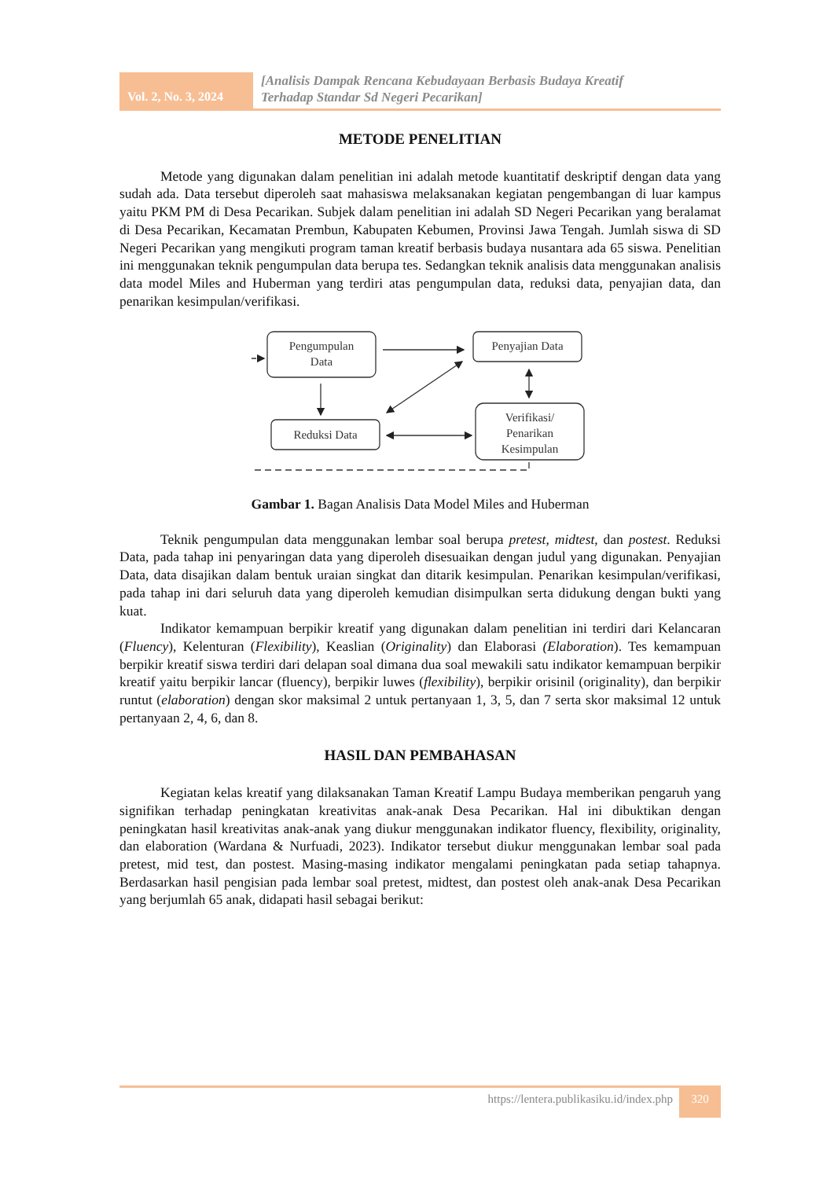Vol. 2, No. 3, 2024
[Analisis Dampak Rencana Kebudayaan Berbasis Budaya Kreatif
Terhadap Standar Sd Negeri Pecarikan]
METODE PENELITIAN
Metode yang digunakan dalam penelitian ini adalah metode kuantitatif deskriptif dengan data yang sudah ada. Data tersebut diperoleh saat mahasiswa melaksanakan kegiatan pengembangan di luar kampus yaitu PKM PM di Desa Pecarikan. Subjek dalam penelitian ini adalah SD Negeri Pecarikan yang beralamat di Desa Pecarikan, Kecamatan Prembun, Kabupaten Kebumen, Provinsi Jawa Tengah. Jumlah siswa di SD Negeri Pecarikan yang mengikuti program taman kreatif berbasis budaya nusantara ada 65 siswa. Penelitian ini menggunakan teknik pengumpulan data berupa tes. Sedangkan teknik analisis data menggunakan analisis data model Miles and Huberman yang terdiri atas pengumpulan data, reduksi data, penyajian data, dan penarikan kesimpulan/verifikasi.
Pengumpulan
Data
Penyajian Data
Reduksi Data
Verifikasi/
Penarikan
Kesimpulan
Gambar 1. Bagan Analisis Data Model Miles and Huberman
Teknik pengumpulan data menggunakan lembar soal berupa pretest, midtest, dan postest. Reduksi Data, pada tahap ini penyaringan data yang diperoleh disesuaikan dengan judul yang digunakan. Penyajian Data, data disajikan dalam bentuk uraian singkat dan ditarik kesimpulan. Penarikan kesimpulan/verifikasi, pada tahap ini dari seluruh data yang diperoleh kemudian disimpulkan serta didukung dengan bukti yang kuat.
Indikator kemampuan berpikir kreatif yang digunakan dalam penelitian ini terdiri dari Kelancaran (Fluency), Kelenturan (Flexibility), Keaslian (Originality) dan Elaborasi (Elaboration). Tes kemampuan berpikir kreatif siswa terdiri dari delapan soal dimana dua soal mewakili satu indikator kemampuan berpikir kreatif yaitu berpikir lancar (fluency), berpikir luwes (flexibility), berpikir orisinil (originality), dan berpikir runtut (elaboration) dengan skor maksimal 2 untuk pertanyaan 1, 3, 5, dan 7 serta skor maksimal 12 untuk pertanyaan 2, 4, 6, dan 8.
HASIL DAN PEMBAHASAN
Kegiatan kelas kreatif yang dilaksanakan Taman Kreatif Lampu Budaya memberikan pengaruh yang signifikan terhadap peningkatan kreativitas anak-anak Desa Pecarikan. Hal ini dibuktikan dengan peningkatan hasil kreativitas anak-anak yang diukur menggunakan indikator fluency, flexibility, originality, dan elaboration (Wardana & Nurfuadi, 2023). Indikator tersebut diukur menggunakan lembar soal pada pretest, mid test, dan postest. Masing-masing indikator mengalami peningkatan pada setiap tahapnya. Berdasarkan hasil pengisian pada lembar soal pretest, midtest, dan postest oleh anak-anak Desa Pecarikan yang berjumlah 65 anak, didapati hasil sebagai berikut:
https://lentera.publikasiku.id/index.php
320